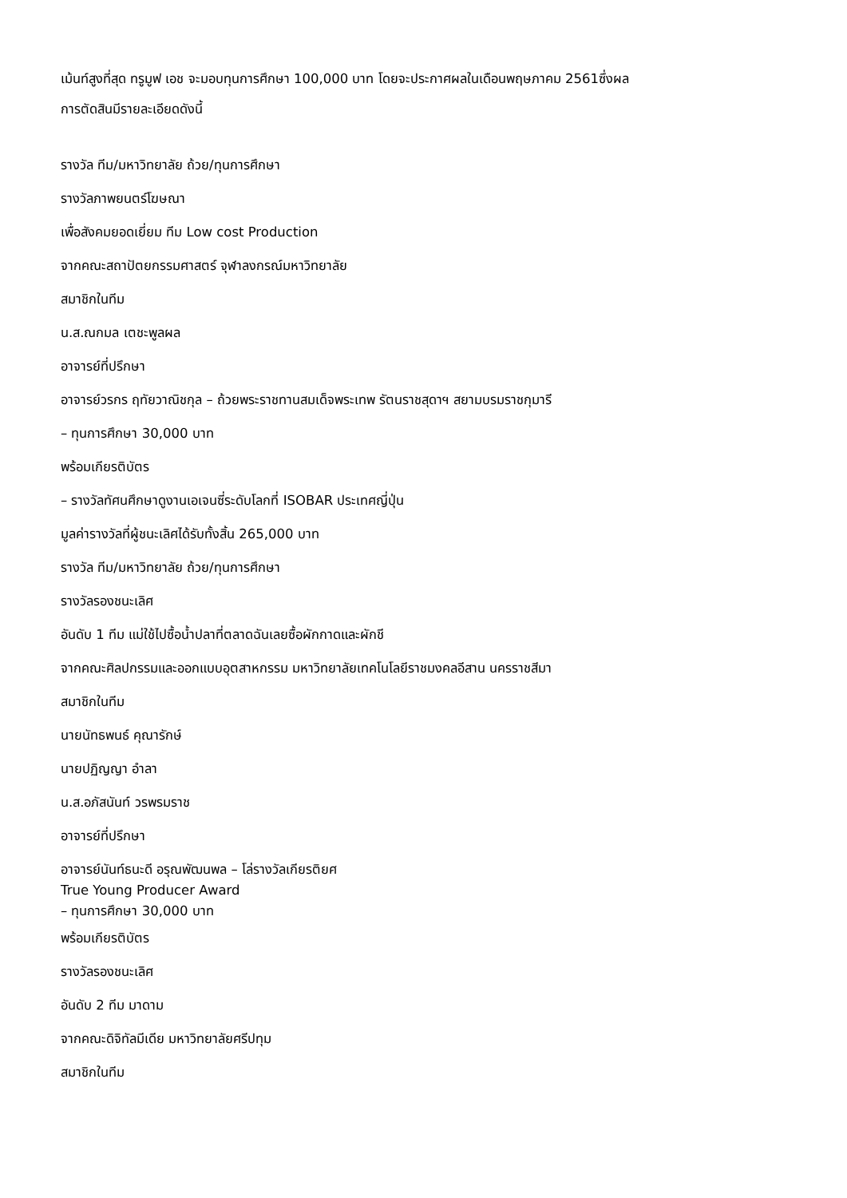เม้นท์สูงที่สุด ทรูมูฟ เอช จะมอบทุนการศึกษา 100,000 บาท โดยจะประกาศผลในเดือนพฤษภาคม 2561ซึ่งผล
การตัดสินมีรายละเอียดดังนี้
รางวัล ทีม/มหาวิทยาลัย ถ้วย/ทุนการศึกษา
รางวัลภาพยนตร์โฆษณา
เพื่อสังคมยอดเยี่ยม ทีม Low cost Production
จากคณะสถาปัตยกรรมศาสตร์ จุฬาลงกรณ์มหาวิทยาลัย
สมาชิกในทีม
น.ส.ณกมล เตชะพูลผล
อาจารย์ที่ปรึกษา
อาจารย์วรกร ฤทัยวาณิชกุล – ถ้วยพระราชทานสมเด็จพระเทพ รัตนราชสุดาฯ สยามบรมราชกุมารี
– ทุนการศึกษา 30,000 บาท
พร้อมเกียรติบัตร
– รางวัลทัศนศึกษาดูงานเอเจนซี่ระดับโลกที่ ISOBAR ประเทศญี่ปุ่น
มูลค่ารางวัลที่ผู้ชนะเลิศได้รับทั้งสิ้น 265,000 บาท
รางวัล ทีม/มหาวิทยาลัย ถ้วย/ทุนการศึกษา
รางวัลรองชนะเลิศ
อันดับ 1 ทีม แม่ใช้ไปซื้อน้ำปลาที่ตลาดฉันเลยซื้อผักกาดและผักชี
จากคณะศิลปกรรมและออกแบบอุตสาหกรรม มหาวิทยาลัยเทคโนโลยีราชมงคลอีสาน นครราชสีมา
สมาชิกในทีม
นายนัทธพนธ์ คุณารักษ์
นายปฏิญญา อำลา
น.ส.อภัสนันท์ วรพรมราช
อาจารย์ที่ปรึกษา
อาจารย์นันท์ธนะดี อรุณพัฒนพล – โล่รางวัลเกียรติยศ
True Young Producer Award
– ทุนการศึกษา 30,000 บาท
พร้อมเกียรติบัตร
รางวัลรองชนะเลิศ
อันดับ 2 ทีม มาดาม
จากคณะดิจิทัลมีเดีย มหาวิทยาลัยศรีปทุม
สมาชิกในทีม